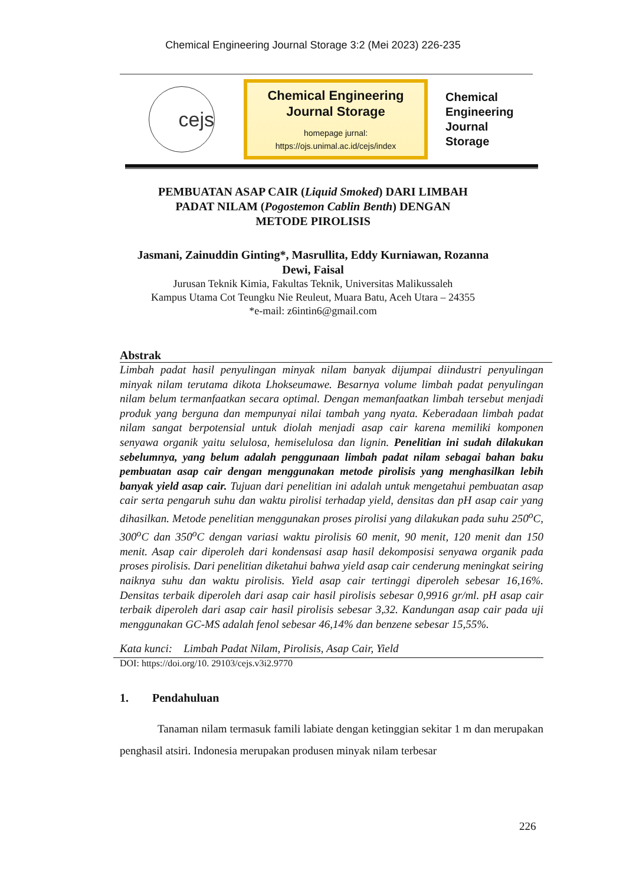Chemical Engineering Journal Storage 3:2 (Mei 2023) 226-235
cejs
Chemical Engineering
Journal Storage
homepage jurnal:
https://ojs.unimal.ac.id/cejs/index
Chemical
Engineering
Journal
Storage
PEMBUATAN ASAP CAIR (Liquid Smoked) DARI LIMBAH
PADAT NILAM (Pogostemon Cablin Benth) DENGAN
METODE PIROLISIS
Jasmani, Zainuddin Ginting*, Masrullita, Eddy Kurniawan, Rozanna Dewi, Faisal
Jurusan Teknik Kimia, Fakultas Teknik, Universitas Malikussaleh
Kampus Utama Cot Teungku Nie Reuleut, Muara Batu, Aceh Utara – 24355
*e-mail: z6intin6@gmail.com
Abstrak
Limbah padat hasil penyulingan minyak nilam banyak dijumpai diindustri penyulingan minyak nilam terutama dikota Lhokseumawe. Besarnya volume limbah padat penyulingan nilam belum termanfaatkan secara optimal. Dengan memanfaatkan limbah tersebut menjadi produk yang berguna dan mempunyai nilai tambah yang nyata. Keberadaan limbah padat nilam sangat berpotensial untuk diolah menjadi asap cair karena memiliki komponen senyawa organik yaitu selulosa, hemiselulosa dan lignin. Penelitian ini sudah dilakukan sebelumnya, yang belum adalah penggunaan limbah padat nilam sebagai bahan baku pembuatan asap cair dengan menggunakan metode pirolisis yang menghasilkan lebih banyak yield asap cair. Tujuan dari penelitian ini adalah untuk mengetahui pembuatan asap cair serta pengaruh suhu dan waktu pirolisi terhadap yield, densitas dan pH asap cair yang dihasilkan. Metode penelitian menggunakan proses pirolisi yang dilakukan pada suhu 250<sup>o</sup>C, 300<sup>o</sup>C dan 350<sup>o</sup>C dengan variasi waktu pirolisis 60 menit, 90 menit, 120 menit dan 150 menit. Asap cair diperoleh dari kondensasi asap hasil dekomposisi senyawa organik pada proses pirolisis. Dari penelitian diketahui bahwa yield asap cair cenderung meningkat seiring naiknya suhu dan waktu pirolisis. Yield asap cair tertinggi diperoleh sebesar 16,16%. Densitas terbaik diperoleh dari asap cair hasil pirolisis sebesar 0,9916 gr/ml. pH asap cair terbaik diperoleh dari asap cair hasil pirolisis sebesar 3,32. Kandungan asap cair pada uji menggunakan GC-MS adalah fenol sebesar 46,14% dan benzene sebesar 15,55%.
Kata kunci: Limbah Padat Nilam, Pirolisis, Asap Cair, Yield
DOI: https://doi.org/10. 29103/cejs.v3i2.9770
1. Pendahuluan
Tanaman nilam termasuk famili labiate dengan ketinggian sekitar 1 m dan merupakan penghasil atsiri. Indonesia merupakan produsen minyak nilam terbesar
226